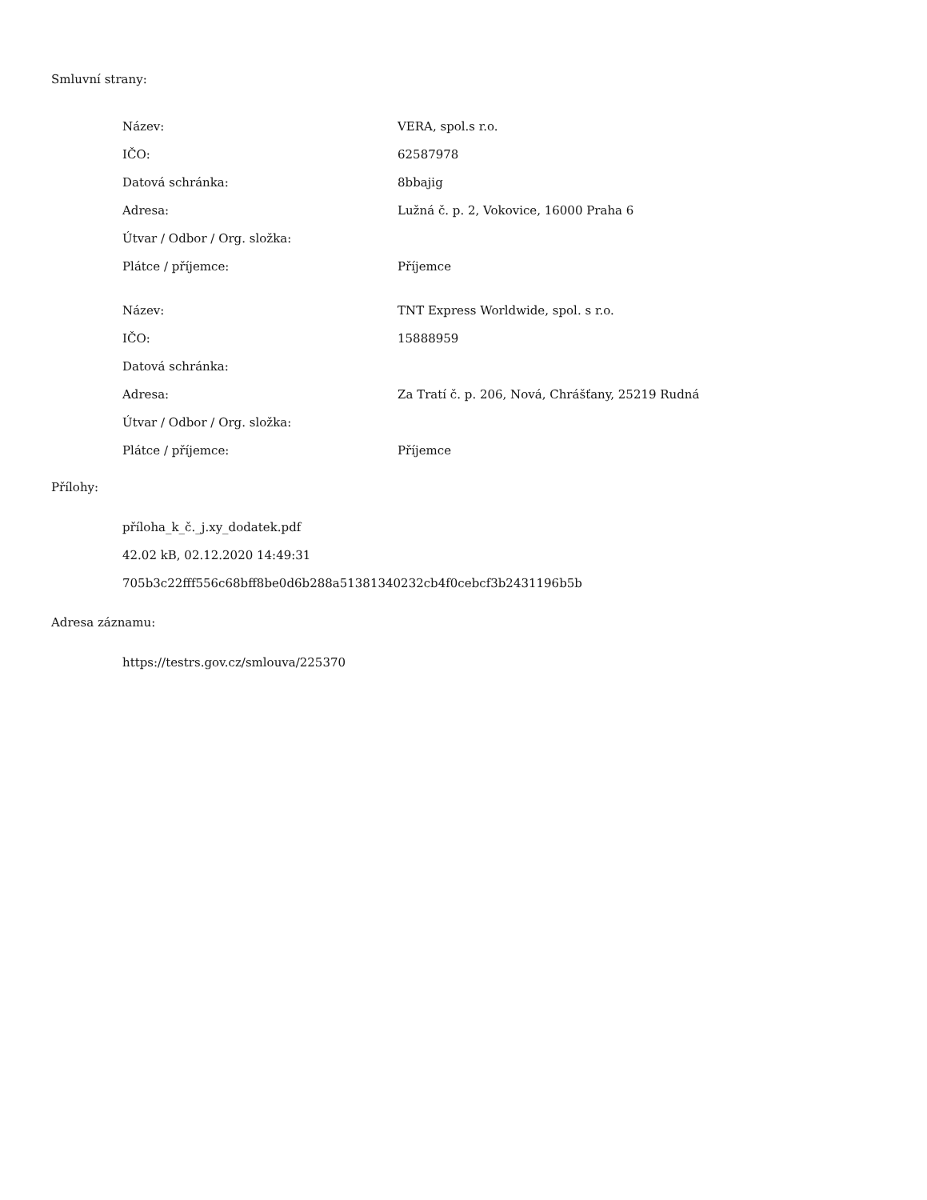Smluvní strany:
| Název: | VERA, spol.s r.o. |
| IČO: | 62587978 |
| Datová schránka: | 8bbajig |
| Adresa: | Lužná č. p. 2, Vokovice, 16000 Praha 6 |
| Útvar / Odbor / Org. složka: | |
| Plátce / příjemce: | Příjemce |
| Název: | TNT Express Worldwide, spol. s r.o. |
| IČO: | 15888959 |
| Datová schránka: | |
| Adresa: | Za Tratí č. p. 206, Nová, Chrášťany, 25219 Rudná |
| Útvar / Odbor / Org. složka: | |
| Plátce / příjemce: | Příjemce |
Přílohy:
příloha_k_č._j.xy_dodatek.pdf
42.02 kB, 02.12.2020 14:49:31
705b3c22fff556c68bff8be0d6b288a51381340232cb4f0cebcf3b2431196b5b
Adresa záznamu:
https://testrs.gov.cz/smlouva/225370